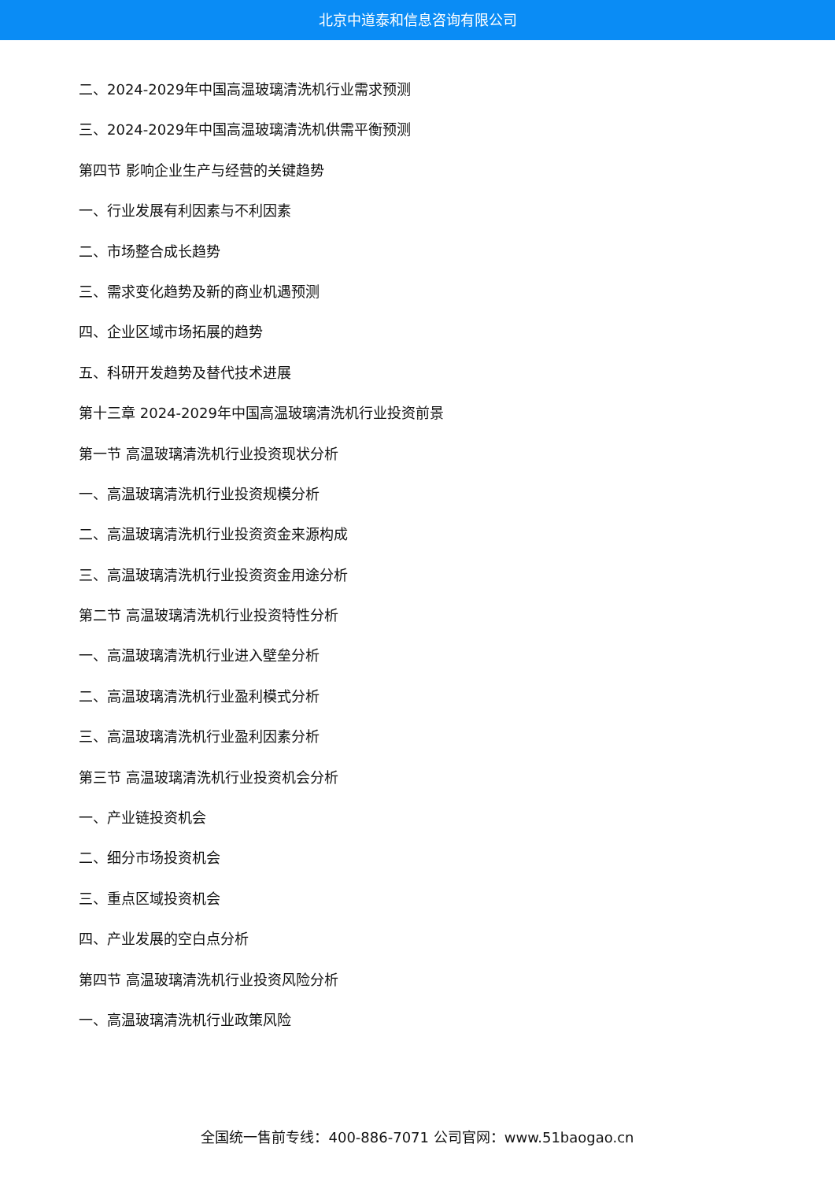北京中道泰和信息咨询有限公司
二、2024-2029年中国高温玻璃清洗机行业需求预测
三、2024-2029年中国高温玻璃清洗机供需平衡预测
第四节 影响企业生产与经营的关键趋势
一、行业发展有利因素与不利因素
二、市场整合成长趋势
三、需求变化趋势及新的商业机遇预测
四、企业区域市场拓展的趋势
五、科研开发趋势及替代技术进展
第十三章 2024-2029年中国高温玻璃清洗机行业投资前景
第一节 高温玻璃清洗机行业投资现状分析
一、高温玻璃清洗机行业投资规模分析
二、高温玻璃清洗机行业投资资金来源构成
三、高温玻璃清洗机行业投资资金用途分析
第二节 高温玻璃清洗机行业投资特性分析
一、高温玻璃清洗机行业进入壁垒分析
二、高温玻璃清洗机行业盈利模式分析
三、高温玻璃清洗机行业盈利因素分析
第三节 高温玻璃清洗机行业投资机会分析
一、产业链投资机会
二、细分市场投资机会
三、重点区域投资机会
四、产业发展的空白点分析
第四节 高温玻璃清洗机行业投资风险分析
一、高温玻璃清洗机行业政策风险
全国统一售前专线：400-886-7071 公司官网：www.51baogao.cn